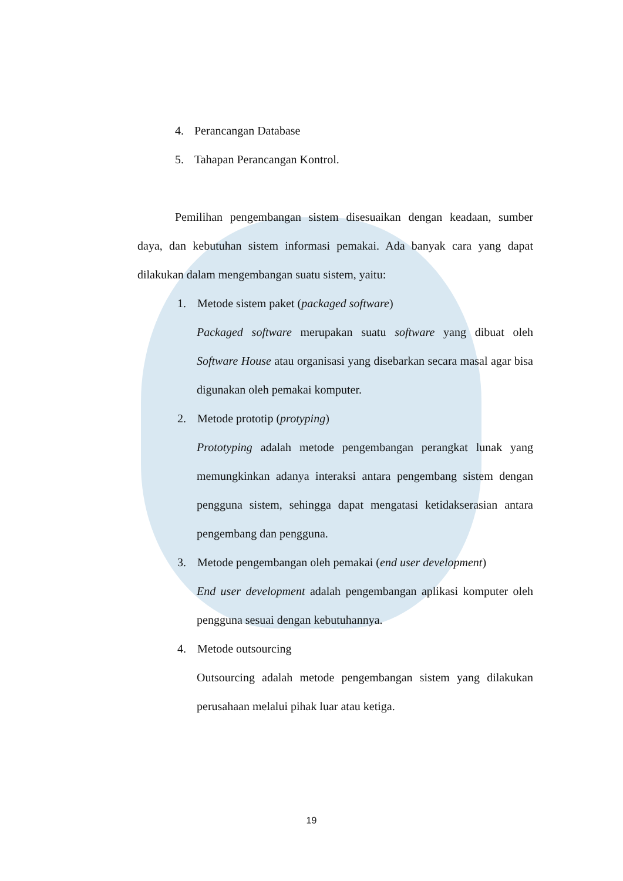4. Perancangan Database
5. Tahapan Perancangan Kontrol.
Pemilihan pengembangan sistem disesuaikan dengan keadaan, sumber daya, dan kebutuhan sistem informasi pemakai. Ada banyak cara yang dapat dilakukan dalam mengembangan suatu sistem, yaitu:
1. Metode sistem paket (packaged software)
Packaged software merupakan suatu software yang dibuat oleh Software House atau organisasi yang disebarkan secara masal agar bisa digunakan oleh pemakai komputer.
2. Metode prototip (protyping)
Prototyping adalah metode pengembangan perangkat lunak yang memungkinkan adanya interaksi antara pengembang sistem dengan pengguna sistem, sehingga dapat mengatasi ketidakserasian antara pengembang dan pengguna.
3. Metode pengembangan oleh pemakai (end user development)
End user development adalah pengembangan aplikasi komputer oleh pengguna sesuai dengan kebutuhannya.
4. Metode outsourcing
Outsourcing adalah metode pengembangan sistem yang dilakukan perusahaan melalui pihak luar atau ketiga.
19